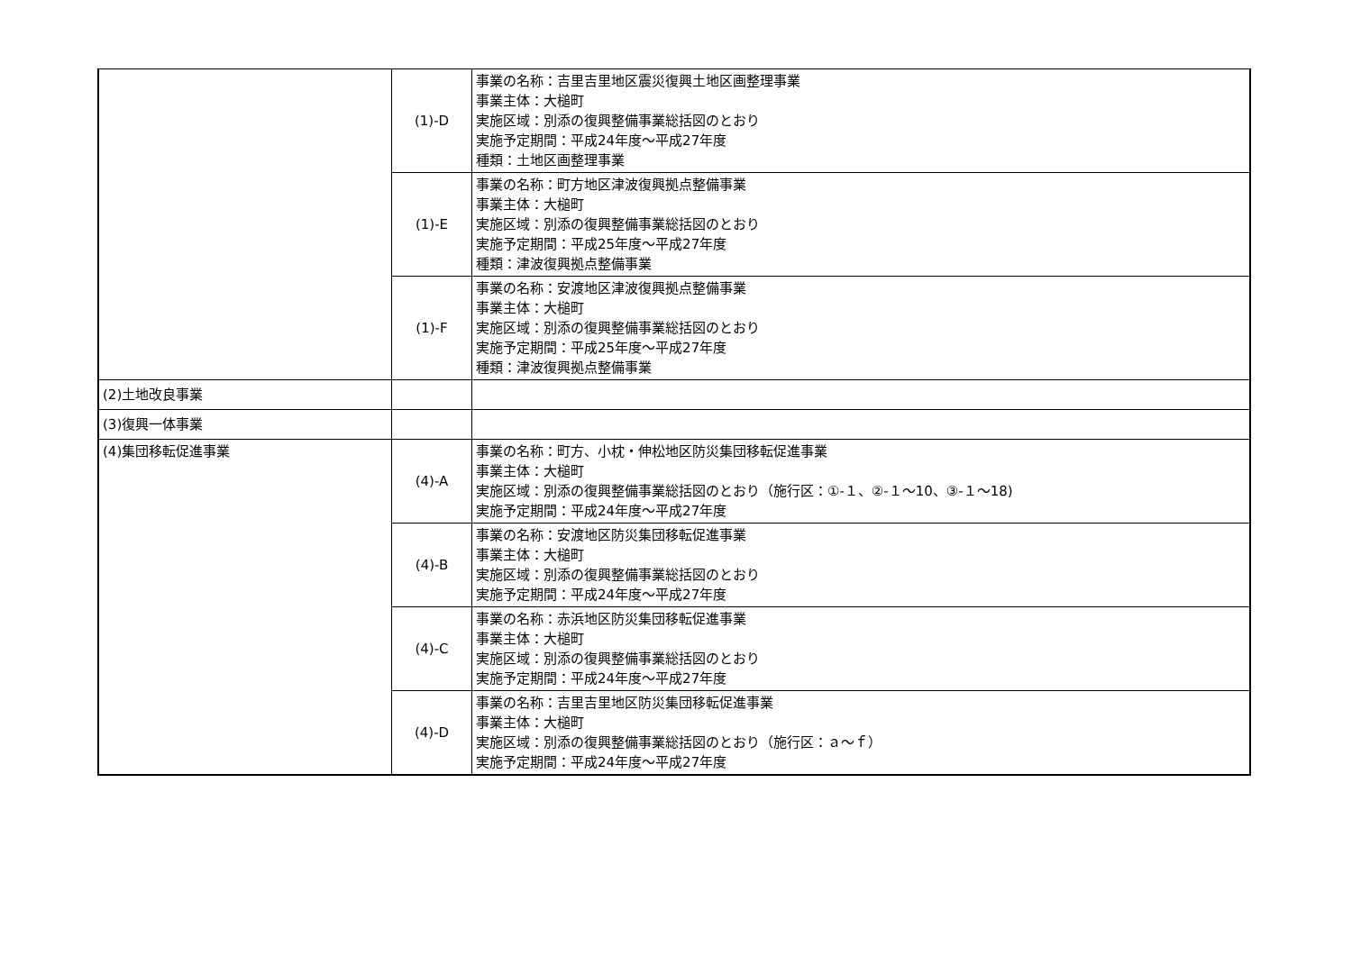| | (1)-D | 事業の名称：吉里吉里地区震災復興土地区画整理事業 事業主体：大槌町 実施区域：別添の復興整備事業総括図のとおり 実施予定期間：平成24年度～平成27年度 種類：土地区画整理事業 |
| | (1)-E | 事業の名称：町方地区津波復興拠点整備事業 事業主体：大槌町 実施区域：別添の復興整備事業総括図のとおり 実施予定期間：平成25年度～平成27年度 種類：津波復興拠点整備事業 |
| | (1)-F | 事業の名称：安渡地区津波復興拠点整備事業 事業主体：大槌町 実施区域：別添の復興整備事業総括図のとおり 実施予定期間：平成25年度～平成27年度 種類：津波復興拠点整備事業 |
| (2)土地改良事業 | | |
| (3)復興一体事業 | | |
| (4)集団移転促進事業 | (4)-A | 事業の名称：町方、小枕・伸松地区防災集団移転促進事業 事業主体：大槌町 実施区域：別添の復興整備事業総括図のとおり（施行区：①-１、②-１～10、③-１～18) 実施予定期間：平成24年度～平成27年度 |
| | (4)-B | 事業の名称：安渡地区防災集団移転促進事業 事業主体：大槌町 実施区域：別添の復興整備事業総括図のとおり 実施予定期間：平成24年度～平成27年度 |
| | (4)-C | 事業の名称：赤浜地区防災集団移転促進事業 事業主体：大槌町 実施区域：別添の復興整備事業総括図のとおり 実施予定期間：平成24年度～平成27年度 |
| | (4)-D | 事業の名称：吉里吉里地区防災集団移転促進事業 事業主体：大槌町 実施区域：別添の復興整備事業総括図のとおり（施行区：ａ～ｆ） 実施予定期間：平成24年度～平成27年度 |